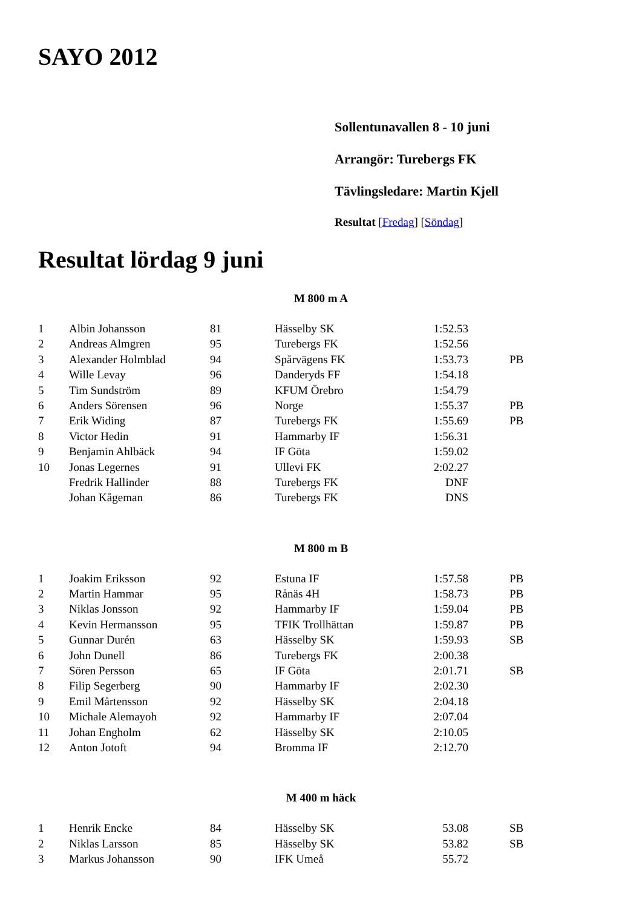SAYO 2012
Sollentunavallen 8 - 10 juni
Arrangör: Turebergs FK
Tävlingsledare: Martin Kjell
Resultat [Fredag] [Söndag]
Resultat lördag 9 juni
M 800 m A
| 1 | Albin Johansson | 81 | Hässelby SK | 1:52.53 | |
| 2 | Andreas Almgren | 95 | Turebergs FK | 1:52.56 | |
| 3 | Alexander Holmblad | 94 | Spårvägens FK | 1:53.73 | PB |
| 4 | Wille Levay | 96 | Danderyds FF | 1:54.18 | |
| 5 | Tim Sundström | 89 | KFUM Örebro | 1:54.79 | |
| 6 | Anders Sörensen | 96 | Norge | 1:55.37 | PB |
| 7 | Erik Widing | 87 | Turebergs FK | 1:55.69 | PB |
| 8 | Victor Hedin | 91 | Hammarby IF | 1:56.31 | |
| 9 | Benjamin Ahlbäck | 94 | IF Göta | 1:59.02 | |
| 10 | Jonas Legernes | 91 | Ullevi FK | 2:02.27 | |
| | Fredrik Hallinder | 88 | Turebergs FK | DNF | |
| | Johan Kågeman | 86 | Turebergs FK | DNS | |
M 800 m B
| 1 | Joakim Eriksson | 92 | Estuna IF | 1:57.58 | PB |
| 2 | Martin Hammar | 95 | Rånäs 4H | 1:58.73 | PB |
| 3 | Niklas Jonsson | 92 | Hammarby IF | 1:59.04 | PB |
| 4 | Kevin Hermansson | 95 | TFIK Trollhättan | 1:59.87 | PB |
| 5 | Gunnar Durén | 63 | Hässelby SK | 1:59.93 | SB |
| 6 | John Dunell | 86 | Turebergs FK | 2:00.38 | |
| 7 | Sören Persson | 65 | IF Göta | 2:01.71 | SB |
| 8 | Filip Segerberg | 90 | Hammarby IF | 2:02.30 | |
| 9 | Emil Mårtensson | 92 | Hässelby SK | 2:04.18 | |
| 10 | Michale Alemayoh | 92 | Hammarby IF | 2:07.04 | |
| 11 | Johan Engholm | 62 | Hässelby SK | 2:10.05 | |
| 12 | Anton Jotoft | 94 | Bromma IF | 2:12.70 | |
M 400 m häck
| 1 | Henrik Encke | 84 | Hässelby SK | 53.08 | SB |
| 2 | Niklas Larsson | 85 | Hässelby SK | 53.82 | SB |
| 3 | Markus Johansson | 90 | IFK Umeå | 55.72 | |